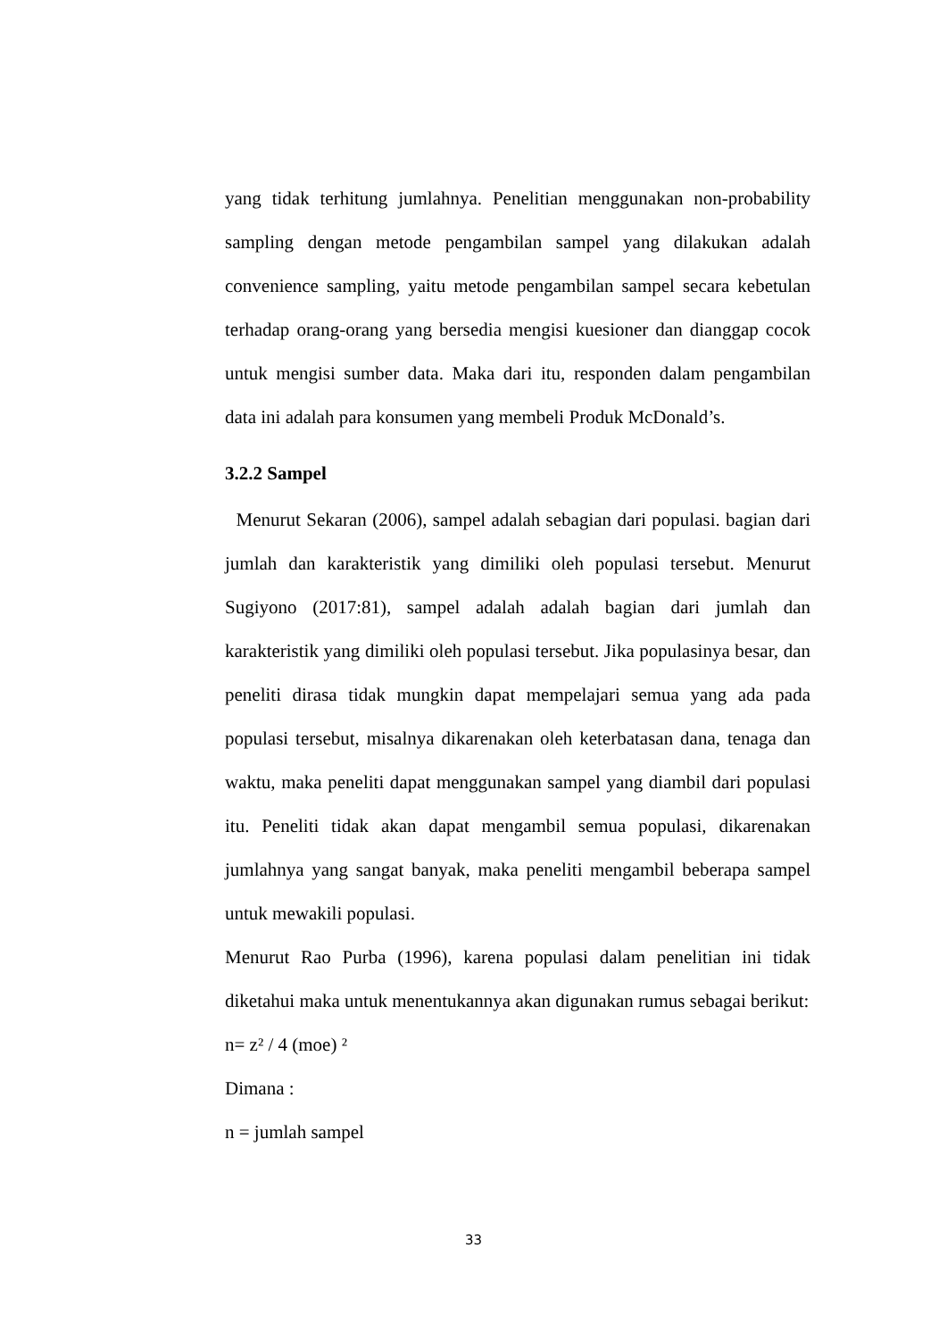yang tidak terhitung jumlahnya. Penelitian menggunakan non-probability sampling dengan metode pengambilan sampel yang dilakukan adalah convenience sampling, yaitu metode pengambilan sampel secara kebetulan terhadap orang-orang yang bersedia mengisi kuesioner dan dianggap cocok untuk mengisi sumber data. Maka dari itu, responden dalam pengambilan data ini adalah para konsumen yang membeli Produk McDonald’s.
3.2.2 Sampel
Menurut Sekaran (2006), sampel adalah sebagian dari populasi. bagian dari jumlah dan karakteristik yang dimiliki oleh populasi tersebut. Menurut Sugiyono (2017:81), sampel adalah adalah bagian dari jumlah dan karakteristik yang dimiliki oleh populasi tersebut. Jika populasinya besar, dan peneliti dirasa tidak mungkin dapat mempelajari semua yang ada pada populasi tersebut, misalnya dikarenakan oleh keterbatasan dana, tenaga dan waktu, maka peneliti dapat menggunakan sampel yang diambil dari populasi itu. Peneliti tidak akan dapat mengambil semua populasi, dikarenakan jumlahnya yang sangat banyak, maka peneliti mengambil beberapa sampel untuk mewakili populasi.
Menurut Rao Purba (1996), karena populasi dalam penelitian ini tidak diketahui maka untuk menentukannya akan digunakan rumus sebagai berikut:
n= z² / 4 (moe) ²
Dimana :
n = jumlah sampel
33